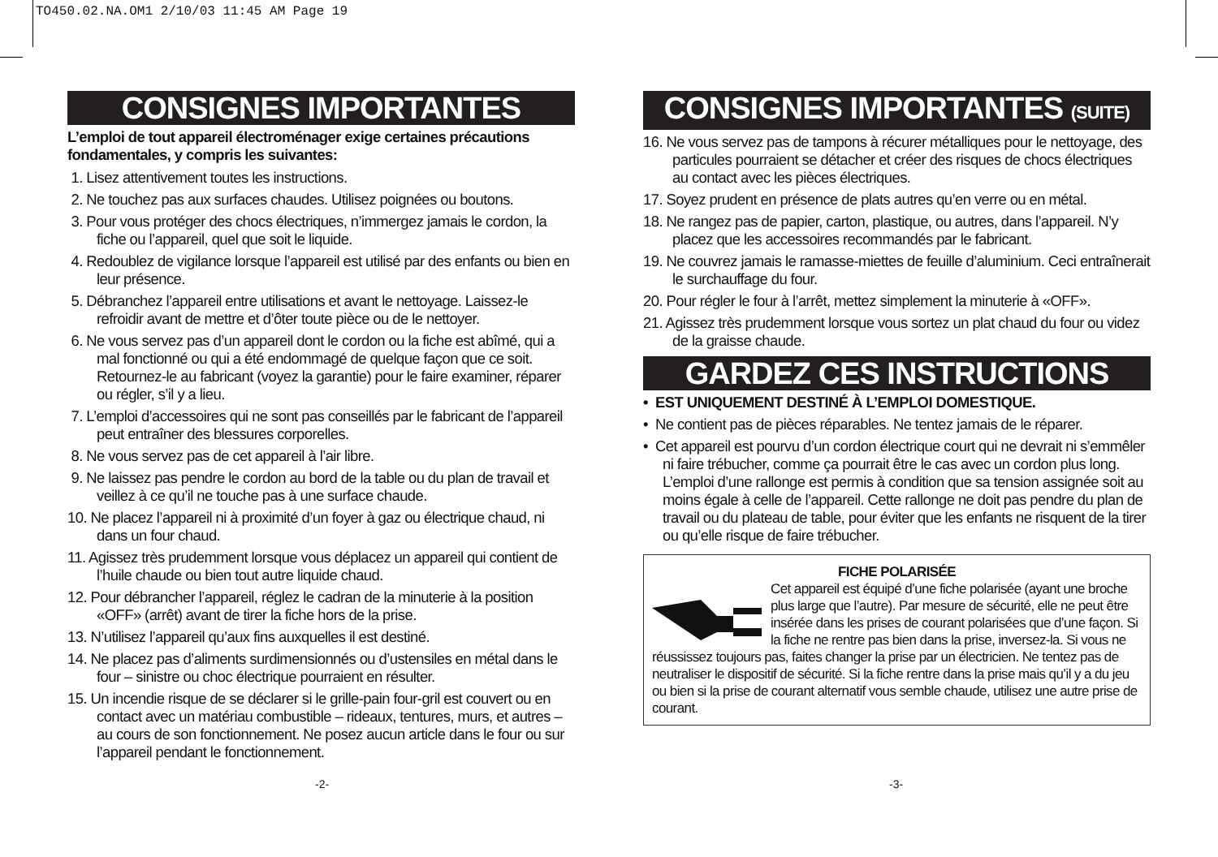TO450.02.NA.OM1 2/10/03 11:45 AM Page 19
CONSIGNES IMPORTANTES
L’emploi de tout appareil électroménager exige certaines précautions fondamentales, y compris les suivantes:
1. Lisez attentivement toutes les instructions.
2. Ne touchez pas aux surfaces chaudes. Utilisez poignées ou boutons.
3. Pour vous protéger des chocs électriques, n’immergez jamais le cordon, la fiche ou l’appareil, quel que soit le liquide.
4. Redoublez de vigilance lorsque l’appareil est utilisé par des enfants ou bien en leur présence.
5. Débranchez l’appareil entre utilisations et avant le nettoyage. Laissez-le refroidir avant de mettre et d’ôter toute pièce ou de le nettoyer.
6. Ne vous servez pas d’un appareil dont le cordon ou la fiche est abîmé, qui a mal fonctionné ou qui a été endommagé de quelque façon que ce soit. Retournez-le au fabricant (voyez la garantie) pour le faire examiner, réparer ou régler, s’il y a lieu.
7. L’emploi d’accessoires qui ne sont pas conseillés par le fabricant de l’appareil peut entraîner des blessures corporelles.
8. Ne vous servez pas de cet appareil à l’air libre.
9. Ne laissez pas pendre le cordon au bord de la table ou du plan de travail et veillez à ce qu’il ne touche pas à une surface chaude.
10. Ne placez l’appareil ni à proximité d’un foyer à gaz ou électrique chaud, ni dans un four chaud.
11. Agissez très prudemment lorsque vous déplacez un appareil qui contient de l’huile chaude ou bien tout autre liquide chaud.
12. Pour débrancher l’appareil, réglez le cadran de la minuterie à la position «OFF» (arrêt) avant de tirer la fiche hors de la prise.
13. N’utilisez l’appareil qu’aux fins auxquelles il est destiné.
14. Ne placez pas d’aliments surdimensionnés ou d’ustensiles en métal dans le four – sinistre ou choc électrique pourraient en résulter.
15. Un incendie risque de se déclarer si le grille-pain four-gril est couvert ou en contact avec un matériau combustible – rideaux, tentures, murs, et autres – au cours de son fonctionnement. Ne posez aucun article dans le four ou sur l’appareil pendant le fonctionnement.
-2-
CONSIGNES IMPORTANTES (SUITE)
16. Ne vous servez pas de tampons à récurer métalliques pour le nettoyage, des particules pourraient se détacher et créer des risques de chocs électriques au contact avec les pièces électriques.
17. Soyez prudent en présence de plats autres qu’en verre ou en métal.
18. Ne rangez pas de papier, carton, plastique, ou autres, dans l’appareil. N’y placez que les accessoires recommandés par le fabricant.
19. Ne couvrez jamais le ramasse-miettes de feuille d’aluminium. Ceci entraînerait le surchauffage du four.
20. Pour régler le four à l’arrêt, mettez simplement la minuterie à «OFF».
21. Agissez très prudemment lorsque vous sortez un plat chaud du four ou videz de la graisse chaude.
GARDEZ CES INSTRUCTIONS
• EST UNIQUEMENT DESTINÉ À L’EMPLOI DOMESTIQUE.
• Ne contient pas de pièces réparables. Ne tentez jamais de le réparer.
• Cet appareil est pourvu d’un cordon électrique court qui ne devrait ni s’emmêler ni faire trébucher, comme ça pourrait être le cas avec un cordon plus long. L’emploi d’une rallonge est permis à condition que sa tension assignée soit au moins égale à celle de l’appareil. Cette rallonge ne doit pas pendre du plan de travail ou du plateau de table, pour éviter que les enfants ne risquent de la tirer ou qu’elle risque de faire trébucher.
FICHE POLARISÉE
Cet appareil est équipé d’une fiche polarisée (ayant une broche plus large que l’autre). Par mesure de sécurité, elle ne peut être insérée dans les prises de courant polarisées que d’une façon. Si la fiche ne rentre pas bien dans la prise, inversez-la. Si vous ne réussissez toujours pas, faites changer la prise par un électricien. Ne tentez pas de neutraliser le dispositif de sécurité. Si la fiche rentre dans la prise mais qu’il y a du jeu ou bien si la prise de courant alternatif vous semble chaude, utilisez une autre prise de courant.
-3-